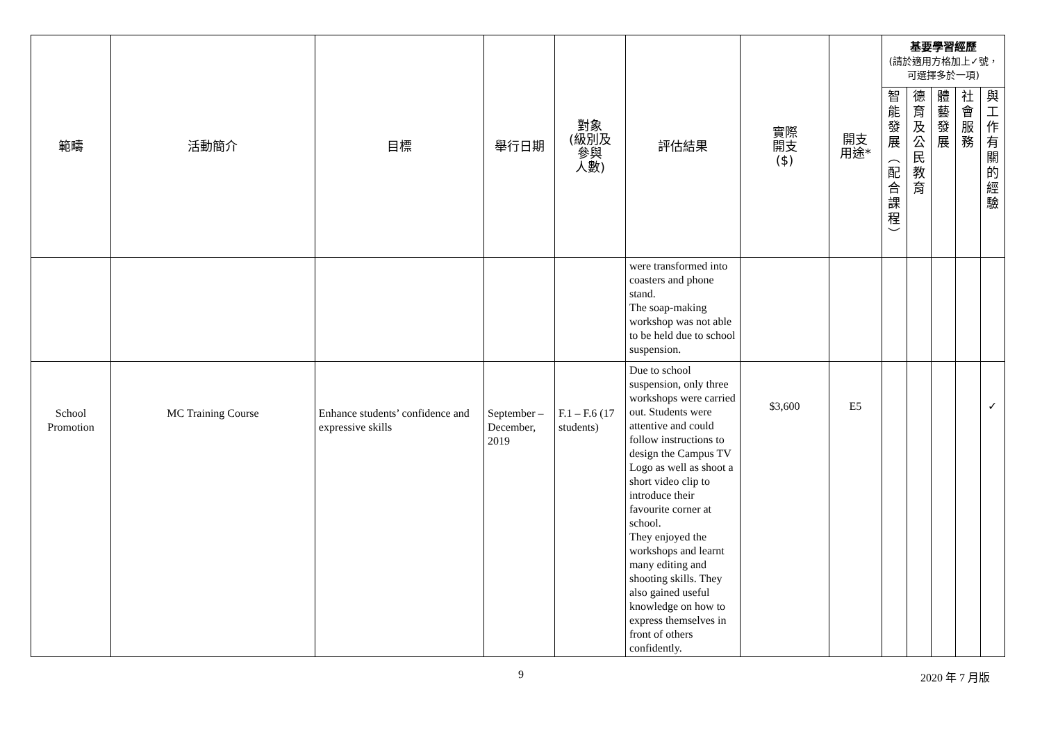| 範疇 | 活動簡介 | 目標 | 舉行日期 | 對象 (級別及 參與 人數) | 評估結果 | 實際 開支 ($) | 開支 用途* | 基要學習經歷 (請於適用方格加上✓號，可選擇多於一項) | | | | |
| --- | --- | --- | --- | --- | --- | --- | --- | --- | --- | --- | --- | --- |
| | | | | | | | | 智 能 發 展 ︵ 配 合 課 程 ︶ | 德 育 及 公 民 教 育 | 體 藝 發 展 | 社 會 服 務 | 與 工 作 有 關 的 經 驗 |
| | | | | | were transformed into coasters and phone stand. The soap-making workshop was not able to be held due to school suspension. | | | | | | | |
| School Promotion | MC Training Course | Enhance students’ confidence and expressive skills | September – December, 2019 | F.1 – F.6 (17 students) | Due to school suspension, only three workshops were carried out. Students were attentive and could follow instructions to design the Campus TV Logo as well as shoot a short video clip to introduce their favourite corner at school. They enjoyed the workshops and learnt many editing and shooting skills. They also gained useful knowledge on how to express themselves in front of others confidently. | $3,600 | E5 | | | | | ✓ |
9 2020 年 7 月版